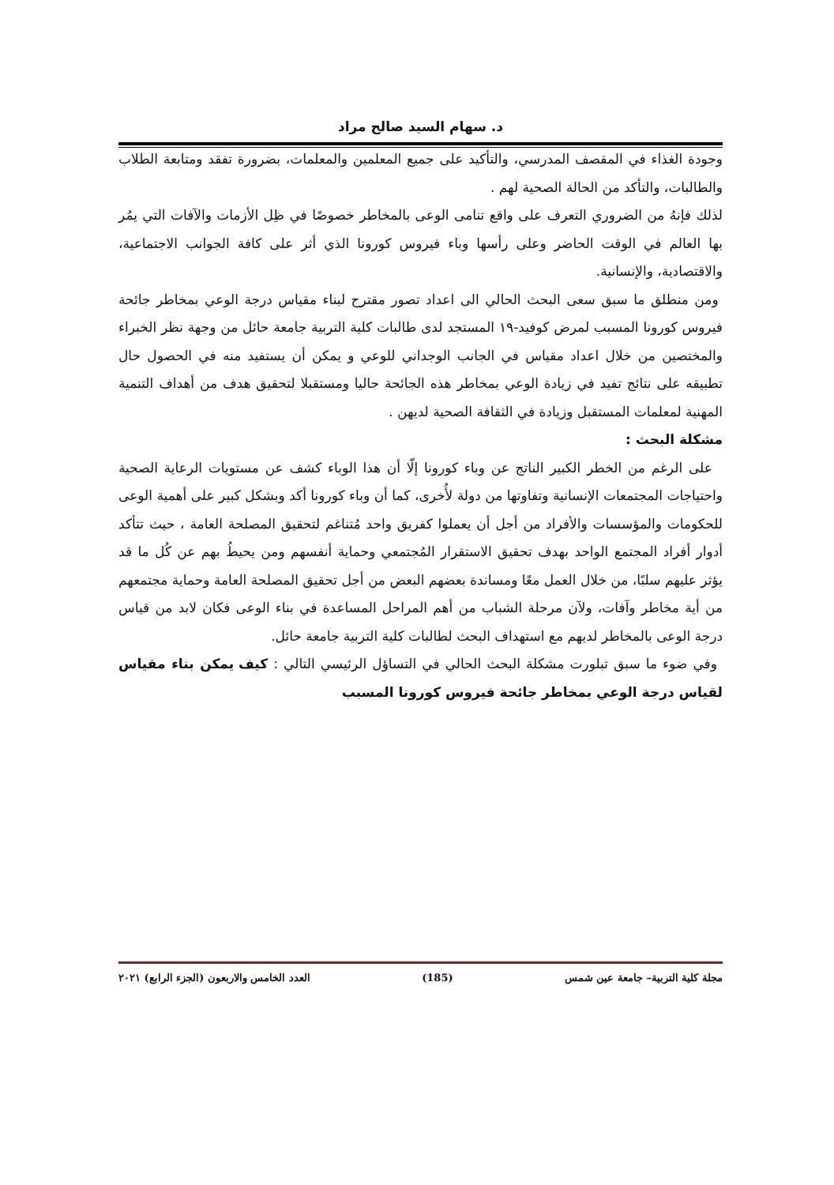د. سهام السيد صالح مراد
وجودة الغذاء في المقصف المدرسي، والتأكيد على جميع المعلمين والمعلمات، بضرورة تفقد ومتابعة الطلاب والطالبات، والتأكد من الحالة الصحية لهم .
لذلك فإنهُ من الضروري التعرف على واقع تنامى الوعى بالمخاطر خصوصًا في ظِل الأزمات والآفات التي يمُر بها العالم في الوقت الحاضر وعلى رأسها وباء فيروس كورونا الذي أثر على كافة الجوانب الاجتماعية، والاقتصادية، والإنسانية.
ومن منطلق ما سبق سعى البحث الحالي الى اعداد تصور مقترح لبناء مقياس درجة الوعي بمخاطر جائحة فيروس كورونا المسبب لمرض كوفيد-١٩ المستجد لدى طالبات كلية التربية جامعة حائل من وجهة نظر الخبراء والمختصين من خلال اعداد مقياس في الجانب الوجداني للوعي و يمكن أن يستفيد منه في الحصول حال تطبيقه على نتائج تفيد في زيادة الوعي بمخاطر هذه الجائحة حاليا ومستقبلا لتحقيق هدف من أهداف التنمية المهنية لمعلمات المستقبل وزيادة في الثقافة الصحية لديهن .
مشكلة البحث :
على الرغم من الخطر الكبير الناتج عن وباء كورونا إلّا أن هذا الوباء كشف عن مستويات الرعاية الصحية واحتياجات المجتمعات الإنسانية وتفاوتها من دولة لأُخرى، كما أن وباء كورونا أكد وبشكل كبير على أهمية الوعى للحكومات والمؤسسات والأفراد من أجل أن يعملوا كفريق واحد مُتناغم لتحقيق المصلحة العامة ، حيث تتأكد أدوار أفراد المجتمع الواحد بهدف تحقيق الاستقرار المُجتمعي وحماية أنفسهم ومن يحيطُ بهم عن كُل ما قد يؤثر عليهم سلبًا، من خلال العمل معًا ومساندة بعضهم البعض من أجل تحقيق المصلحة العامة وحماية مجتمعهم من أية مخاطر وآفات، ولآن مرحلة الشباب من أهم المراحل المساعدة في بناء الوعى فكان لابد من قياس درجة الوعى بالمخاطر لديهم مع استهداف البحث لطالبات كلية التربية جامعة حائل.
وفي ضوء ما سبق تبلورت مشكلة البحث الحالي في التساؤل الرئيسي التالي : كيف يمكن بناء مقياس لقياس درجة الوعي بمخاطر جائحة فيروس كورونا المسبب
مجلة كلية التربية– جامعة عين شمس (185) العدد الخامس والاربعون (الجزء الرابع) ٢٠٢١